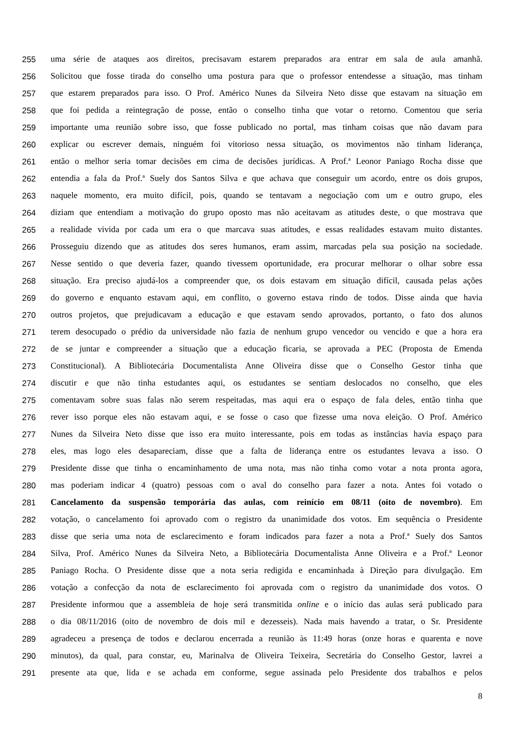255 uma série de ataques aos direitos, precisavam estarem preparados ara entrar em sala de aula amanhã.
256 Solicitou que fosse tirada do conselho uma postura para que o professor entendesse a situação, mas tinham
257 que estarem preparados para isso. O Prof. Américo Nunes da Silveira Neto disse que estavam na situação em
258 que foi pedida a reintegração de posse, então o conselho tinha que votar o retorno. Comentou que seria
259 importante uma reunião sobre isso, que fosse publicado no portal, mas tinham coisas que não davam para
260 explicar ou escrever demais, ninguém foi vitorioso nessa situação, os movimentos não tinham liderança,
261 então o melhor seria tomar decisões em cima de decisões jurídicas. A Prof.ª Leonor Paniago Rocha disse que
262 entendia a fala da Prof.ª Suely dos Santos Silva e que achava que conseguir um acordo, entre os dois grupos,
263 naquele momento, era muito difícil, pois, quando se tentavam a negociação com um e outro grupo, eles
264 diziam que entendiam a motivação do grupo oposto mas não aceitavam as atitudes deste, o que mostrava que
265 a realidade vivida por cada um era o que marcava suas atitudes, e essas realidades estavam muito distantes.
266 Prosseguiu dizendo que as atitudes dos seres humanos, eram assim, marcadas pela sua posição na sociedade.
267 Nesse sentido o que deveria fazer, quando tivessem oportunidade, era procurar melhorar o olhar sobre essa
268 situação. Era preciso ajudá-los a compreender que, os dois estavam em situação difícil, causada pelas ações
269 do governo e enquanto estavam aqui, em conflito, o governo estava rindo de todos. Disse ainda que havia
270 outros projetos, que prejudicavam a educação e que estavam sendo aprovados, portanto, o fato dos alunos
271 terem desocupado o prédio da universidade não fazia de nenhum grupo vencedor ou vencido e que a hora era
272 de se juntar e compreender a situação que a educação ficaria, se aprovada a PEC (Proposta de Emenda
273 Constitucional). A Bibliotecária Documentalista Anne Oliveira disse que o Conselho Gestor tinha que
274 discutir e que não tinha estudantes aqui, os estudantes se sentiam deslocados no conselho, que eles
275 comentavam sobre suas falas não serem respeitadas, mas aqui era o espaço de fala deles, então tinha que
276 rever isso porque eles não estavam aqui, e se fosse o caso que fizesse uma nova eleição. O Prof. Américo
277 Nunes da Silveira Neto disse que isso era muito interessante, pois em todas as instâncias havia espaço para
278 eles, mas logo eles desapareciam, disse que a falta de liderança entre os estudantes levava a isso. O
279 Presidente disse que tinha o encaminhamento de uma nota, mas não tinha como votar a nota pronta agora,
280 mas poderiam indicar 4 (quatro) pessoas com o aval do conselho para fazer a nota. Antes foi votado o
281 Cancelamento da suspensão temporária das aulas, com reinício em 08/11 (oito de novembro). Em
282 votação, o cancelamento foi aprovado com o registro da unanimidade dos votos. Em sequência o Presidente
283 disse que seria uma nota de esclarecimento e foram indicados para fazer a nota a Prof.ª Suely dos Santos
284 Silva, Prof. Américo Nunes da Silveira Neto, a Bibliotecária Documentalista Anne Oliveira e a Prof.ª Leonor
285 Paniago Rocha. O Presidente disse que a nota seria redigida e encaminhada à Direção para divulgação. Em
286 votação a confecção da nota de esclarecimento foi aprovada com o registro da unanimidade dos votos. O
287 Presidente informou que a assembleia de hoje será transmitida online e o início das aulas será publicado para
288 o dia 08/11/2016 (oito de novembro de dois mil e dezesseis). Nada mais havendo a tratar, o Sr. Presidente
289 agradeceu a presença de todos e declarou encerrada a reunião às 11:49 horas (onze horas e quarenta e nove
290 minutos), da qual, para constar, eu, Marinalva de Oliveira Teixeira, Secretária do Conselho Gestor, lavrei a
291 presente ata que, lida e se achada em conforme, segue assinada pelo Presidente dos trabalhos e pelos
8